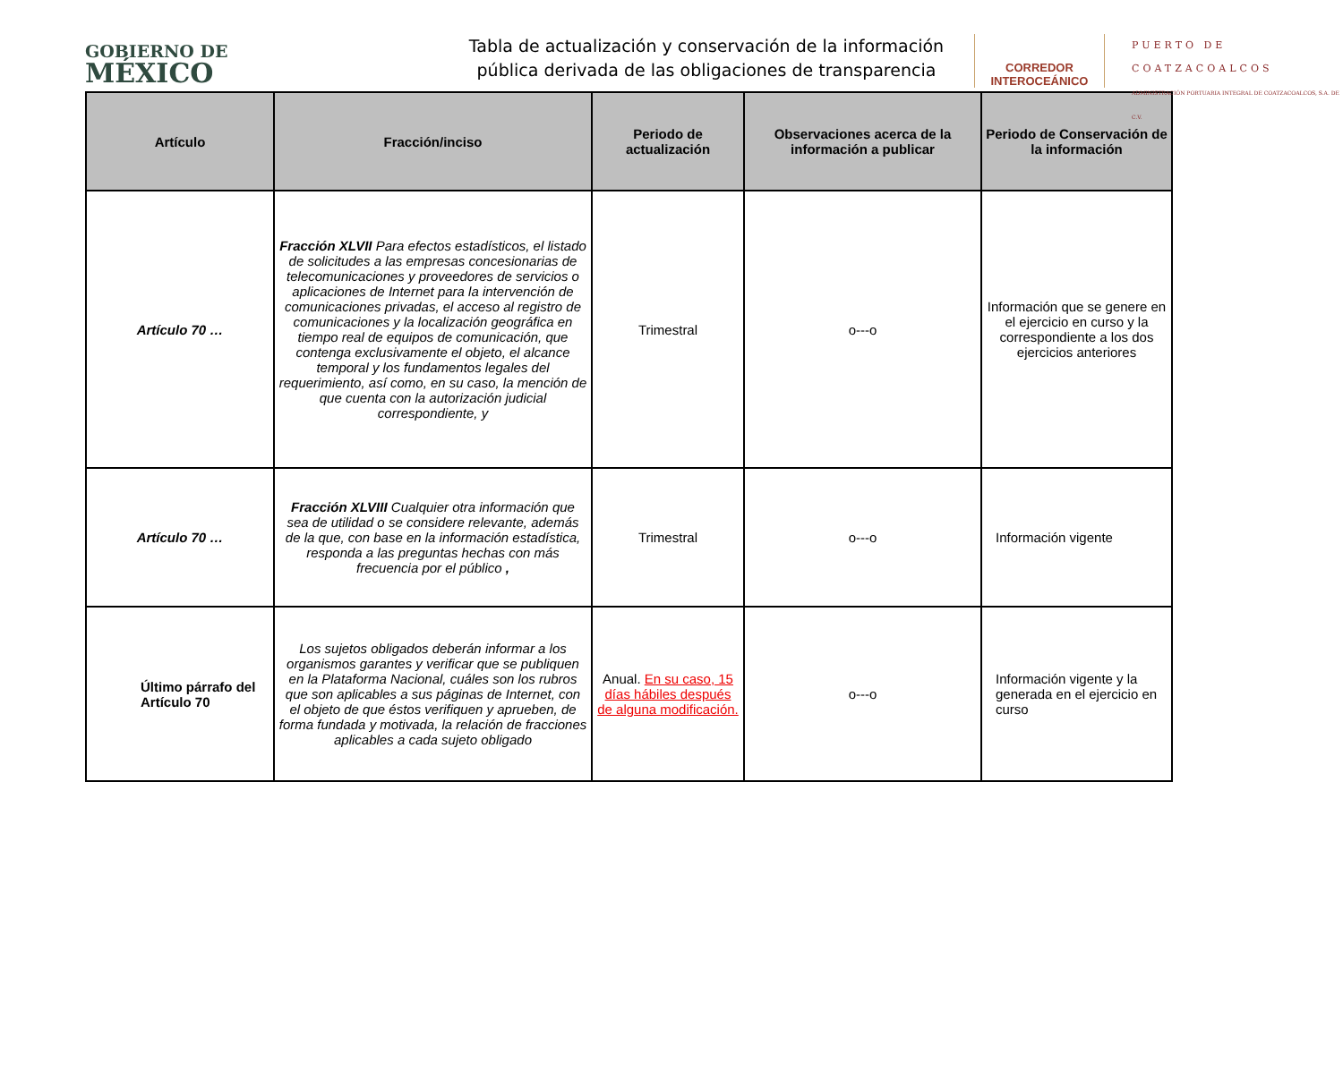GOBIERNO DE
MÉXICO
Tabla de actualización y conservación de la información pública derivada de las obligaciones de transparencia
CORREDOR
INTEROCEÁNICO
PUERTO DE
COATZACOALCOS
ADMINISTRACIÓN PORTUARIA INTEGRAL DE COATZACOALCOS, S.A. DE C.V.
| Artículo | Fracción/inciso | Periodo de actualización | Observaciones acerca de la información a publicar | Periodo de Conservación de la información |
| --- | --- | --- | --- | --- |
| Artículo 70 … | Fracción XLVII Para efectos estadísticos, el listado de solicitudes a las empresas concesionarias de telecomunicaciones y proveedores de servicios o aplicaciones de Internet para la intervención de comunicaciones privadas, el acceso al registro de comunicaciones y la localización geográfica en tiempo real de equipos de comunicación, que contenga exclusivamente el objeto, el alcance temporal y los fundamentos legales del requerimiento, así como, en su caso, la mención de que cuenta con la autorización judicial correspondiente, y | Trimestral | o---o | Información que se genere en el ejercicio en curso y la correspondiente a los dos ejercicios anteriores |
| Artículo 70 … | Fracción XLVIII Cualquier otra información que sea de utilidad o se considere relevante, además de la que, con base en la información estadística, responda a las preguntas hechas con más frecuencia por el público , | Trimestral | o---o | Información vigente |
| Último párrafo del Artículo 70 | Los sujetos obligados deberán informar a los organismos garantes y verificar que se publiquen en la Plataforma Nacional, cuáles son los rubros que son aplicables a sus páginas de Internet, con el objeto de que éstos verifiquen y aprueben, de forma fundada y motivada, la relación de fracciones aplicables a cada sujeto obligado | Anual. En su caso, 15 días hábiles después de alguna modificación. | o---o | Información vigente y la generada en el ejercicio en curso |